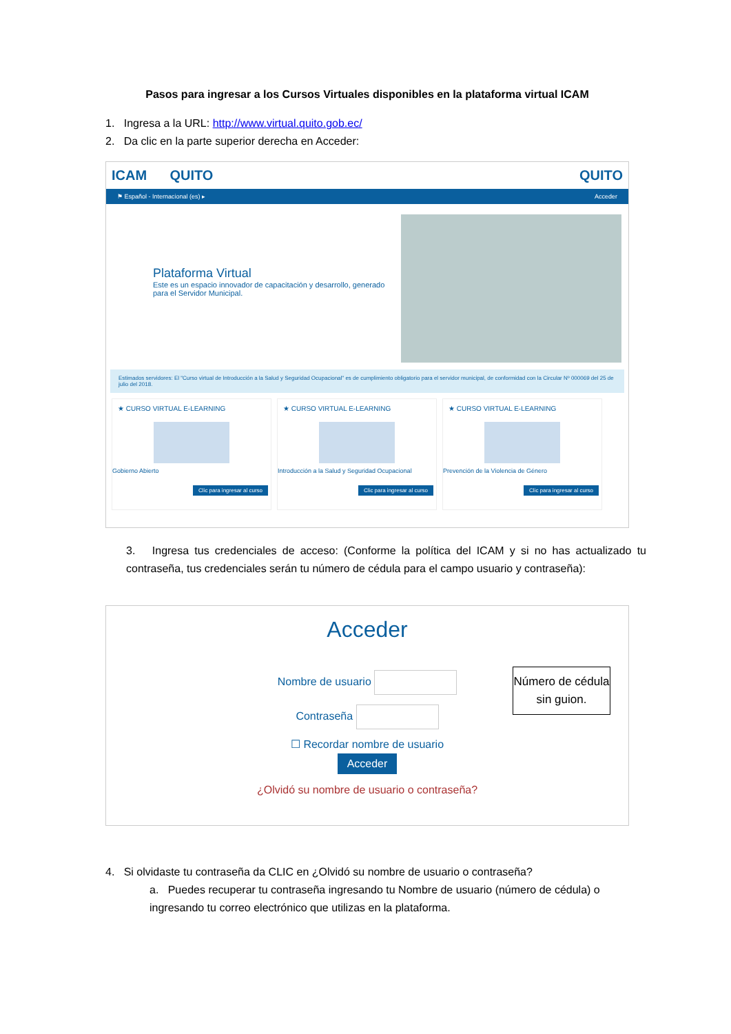Pasos para ingresar a los Cursos Virtuales disponibles en la plataforma virtual ICAM
1. Ingresa a la URL: http://www.virtual.quito.gob.ec/
2. Da clic en la parte superior derecha en Acceder:
ICAM QUITO QUITO
⚑ Español - Internacional (es) ▸ Acceder
Plataforma Virtual
Este es un espacio innovador de capacitación y desarrollo, generado para el Servidor Municipal.
Estimados servidores: El "Curso virtual de Introducción a la Salud y Seguridad Ocupacional" es de cumplimiento obligatorio para el servidor municipal, de conformidad con la Circular Nº 000069 del 25 de julio del 2018.
★ CURSO VIRTUAL E-LEARNING
Gobierno Abierto
Clic para ingresar al curso
★ CURSO VIRTUAL E-LEARNING
Introducción a la Salud y Seguridad Ocupacional
Clic para ingresar al curso
★ CURSO VIRTUAL E-LEARNING
Prevención de la Violencia de Género
Clic para ingresar al curso
3. Ingresa tus credenciales de acceso: (Conforme la política del ICAM y si no has actualizado tu contraseña, tus credenciales serán tu número de cédula para el campo usuario y contraseña):
Acceder
Nombre de usuario
Contraseña
☐ Recordar nombre de usuario
Acceder
¿Olvidó su nombre de usuario o contraseña?
Número de cédula sin guion.
4. Si olvidaste tu contraseña da CLIC en ¿Olvidó su nombre de usuario o contraseña?
a. Puedes recuperar tu contraseña ingresando tu Nombre de usuario (número de cédula) o ingresando tu correo electrónico que utilizas en la plataforma.